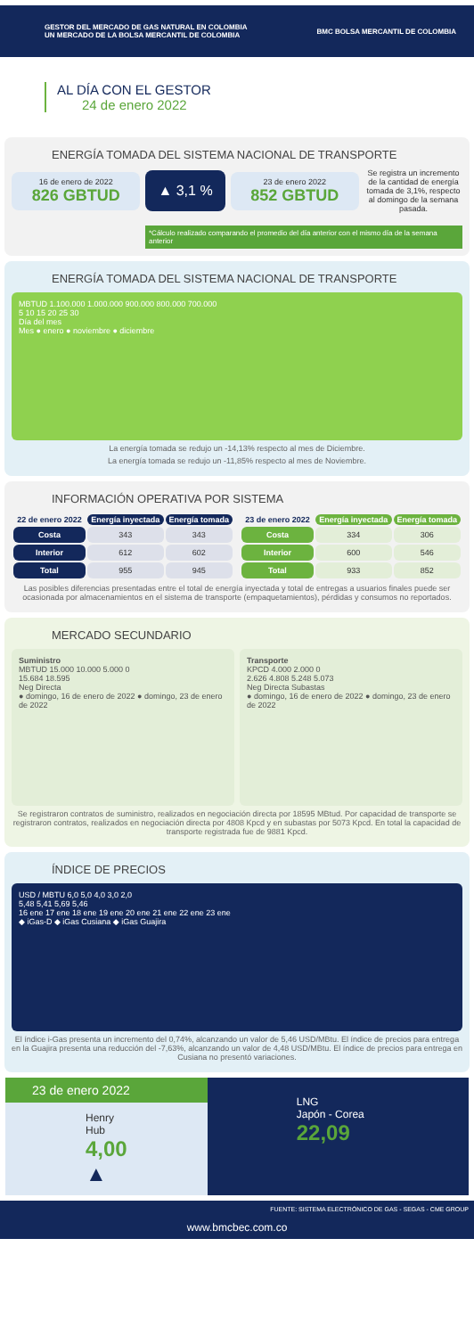GESTOR DEL MERCADO DE GAS NATURAL EN COLOMBIA
UN MERCADO DE LA BOLSA MERCANTIL DE COLOMBIA BMC BOLSA MERCANTIL DE COLOMBIA
AL DÍA CON EL GESTOR
24 de enero 2022
ENERGÍA TOMADA DEL SISTEMA NACIONAL DE TRANSPORTE
16 de enero de 2022
826 GBTUD
▲ 3,1 %
23 de enero 2022
852 GBTUD
Se registra un incremento de la cantidad de energía tomada de 3,1%, respecto al domingo de la semana pasada.
*Cálculo realizado comparando el promedio del día anterior con el mismo día de la semana anterior
ENERGÍA TOMADA DEL SISTEMA NACIONAL DE TRANSPORTE
MBTUD 1.100.000 1.000.000 900.000 800.000 700.000
5 10 15 20 25 30
Día del mes
Mes ● enero ● noviembre ● diciembre
La energía tomada se redujo un -14,13% respecto al mes de Diciembre.
La energía tomada se redujo un -11,85% respecto al mes de Noviembre.
INFORMACIÓN OPERATIVA POR SISTEMA
| 22 de enero 2022 | Energía inyectada | Energía tomada |
| --- | --- | --- |
| Costa | 343 | 343 |
| Interior | 612 | 602 |
| Total | 955 | 945 |
| 23 de enero 2022 | Energía inyectada | Energía tomada |
| --- | --- | --- |
| Costa | 334 | 306 |
| Interior | 600 | 546 |
| Total | 933 | 852 |
Las posibles diferencias presentadas entre el total de energía inyectada y total de entregas a usuarios finales puede ser ocasionada por almacenamientos en el sistema de transporte (empaquetamientos), pérdidas y consumos no reportados.
MERCADO SECUNDARIO
Suministro
MBTUD 15.000 10.000 5.000 0
15.684 18.595
Neg Directa
● domingo, 16 de enero de 2022 ● domingo, 23 de enero de 2022
Transporte
KPCD 4.000 2.000 0
2.626 4.808 5.248 5.073
Neg Directa Subastas
● domingo, 16 de enero de 2022 ● domingo, 23 de enero de 2022
Se registraron contratos de suministro, realizados en negociación directa por 18595 MBtud. Por capacidad de transporte se registraron contratos, realizados en negociación directa por 4808 Kpcd y en subastas por 5073 Kpcd. En total la capacidad de transporte registrada fue de 9881 Kpcd.
ÍNDICE DE PRECIOS
USD / MBTU 6,0 5,0 4,0 3,0 2,0
5,48 5,41 5,69 5,46
16 ene 17 ene 18 ene 19 ene 20 ene 21 ene 22 ene 23 ene
◆ iGas-D ◆ iGas Cusiana ◆ iGas Guajira
El índice i-Gas presenta un incremento del 0,74%, alcanzando un valor de 5,46 USD/MBtu. El índice de precios para entrega en la Guajira presenta una reducción del -7,63%, alcanzando un valor de 4,48 USD/MBtu. El índice de precios para entrega en Cusiana no presentó variaciones.
23 de enero 2022
Henry Hub
4,00 ▲
LNG
Japón - Corea
22,09
FUENTE: SISTEMA ELECTRÓNICO DE GAS - SEGAS - CME GROUP
www.bmcbec.com.co